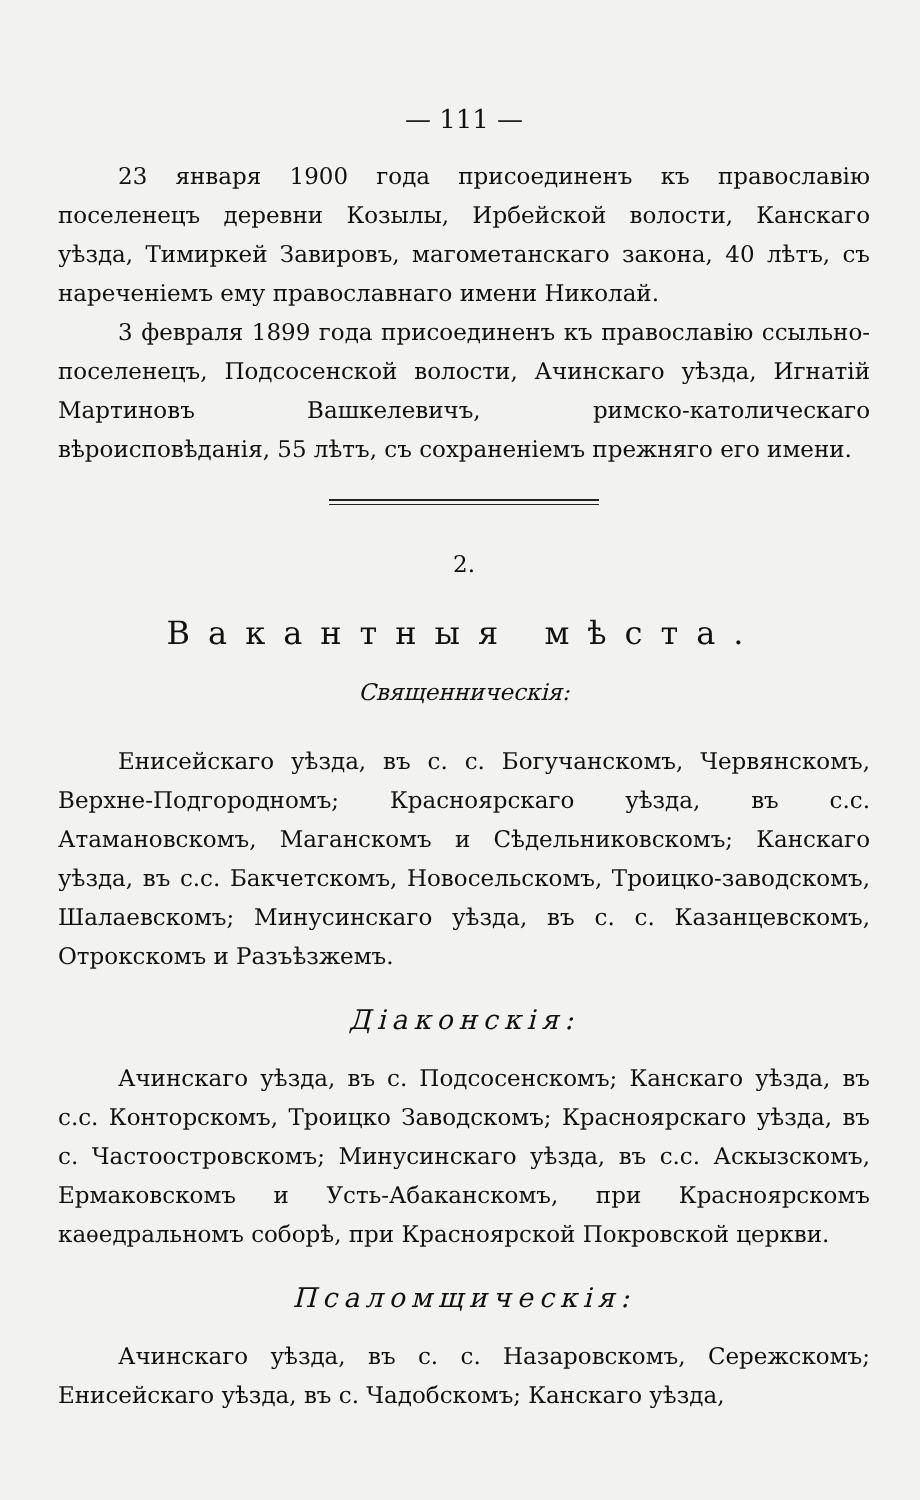— 111 —
23 января 1900 года присоединенъ къ православію поселенецъ деревни Козылы, Ирбейской волости, Канскаго уѣзда, Тимиркей Завировъ, магометанскаго закона, 40 лѣтъ, съ нареченіемъ ему православнаго имени Николай.
3 февраля 1899 года присоединенъ къ православію ссыльно-поселенецъ, Подсосенской волости, Ачинскаго уѣзда, Игнатій Мартиновъ Вашкелевичъ, римско-католическаго вѣроисповѣданія, 55 лѣтъ, съ сохраненіемъ прежняго его имени.
2.
Вакантныя мѣста.
Священническія:
Енисейскаго уѣзда, въ с. с. Богучанскомъ, Червянскомъ, Верхне-Подгородномъ; Красноярскаго уѣзда, въ с.с. Атамановскомъ, Маганскомъ и Сѣдельниковскомъ; Канскаго уѣзда, въ с.с. Бакчетскомъ, Новосельскомъ, Троицко-заводскомъ, Шалаевскомъ; Минусинскаго уѣзда, въ с. с. Казанцевскомъ, Отрокскомъ и Разъѣзжемъ.
Діаконскія:
Ачинскаго уѣзда, въ с. Подсосенскомъ; Канскаго уѣзда, въ с.с. Конторскомъ, Троицко Заводскомъ; Красноярскаго уѣзда, въ с. Частоостровскомъ; Минусинскаго уѣзда, въ с.с. Аскызскомъ, Ермаковскомъ и Усть-Абаканскомъ, при Красноярскомъ каѳедральномъ соборѣ, при Красноярской Покровской церкви.
Псаломщическія:
Ачинскаго уѣзда, въ с. с. Назаровскомъ, Сережскомъ; Енисейскаго уѣзда, въ с. Чадобскомъ; Канскаго уѣзда,